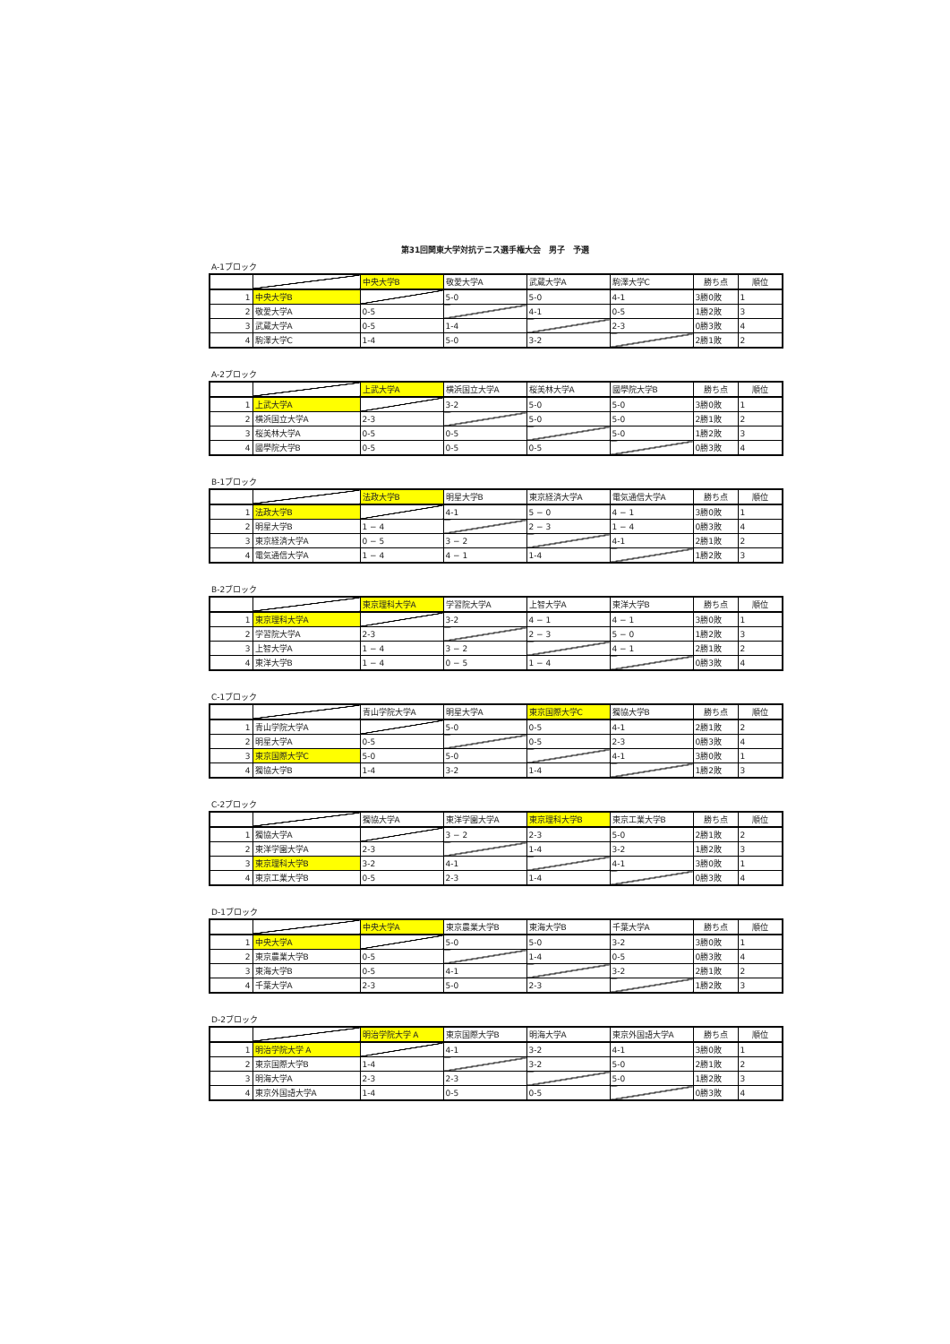第31回関東大学対抗テニス選手権大会　男子　予選
A-1ブロック
| | | 中央大学B | 敬愛大学A | 武蔵大学A | 駒澤大学C | 勝ち点 | 順位 |
| --- | --- | --- | --- | --- | --- | --- | --- |
| 1 | 中央大学B | | 5-0 | 5-0 | 4-1 | 3勝0敗 | 1 |
| 2 | 敬愛大学A | 0-5 | | 4-1 | 0-5 | 1勝2敗 | 3 |
| 3 | 武蔵大学A | 0-5 | 1-4 | | 2-3 | 0勝3敗 | 4 |
| 4 | 駒澤大学C | 1-4 | 5-0 | 3-2 | | 2勝1敗 | 2 |
A-2ブロック
| | | 上武大学A | 横浜国立大学A | 桜美林大学A | 國學院大学B | 勝ち点 | 順位 |
| --- | --- | --- | --- | --- | --- | --- | --- |
| 1 | 上武大学A | | 3-2 | 5-0 | 5-0 | 3勝0敗 | 1 |
| 2 | 横浜国立大学A | 2-3 | | 5-0 | 5-0 | 2勝1敗 | 2 |
| 3 | 桜美林大学A | 0-5 | 0-5 | | 5-0 | 1勝2敗 | 3 |
| 4 | 國學院大学B | 0-5 | 0-5 | 0-5 | | 0勝3敗 | 4 |
B-1ブロック
| | | 法政大学B | 明星大学B | 東京経済大学A | 電気通信大学A | 勝ち点 | 順位 |
| --- | --- | --- | --- | --- | --- | --- | --- |
| 1 | 法政大学B | | 4-1 | 5 − 0 | 4 − 1 | 3勝0敗 | 1 |
| 2 | 明星大学B | 1 − 4 | | 2 − 3 | 1 − 4 | 0勝3敗 | 4 |
| 3 | 東京経済大学A | 0 − 5 | 3 − 2 | | 4-1 | 2勝1敗 | 2 |
| 4 | 電気通信大学A | 1 − 4 | 4 − 1 | 1-4 | | 1勝2敗 | 3 |
B-2ブロック
| | | 東京理科大学A | 学習院大学A | 上智大学A | 東洋大学B | 勝ち点 | 順位 |
| --- | --- | --- | --- | --- | --- | --- | --- |
| 1 | 東京理科大学A | | 3-2 | 4 − 1 | 4 − 1 | 3勝0敗 | 1 |
| 2 | 学習院大学A | 2-3 | | 2 − 3 | 5 − 0 | 1勝2敗 | 3 |
| 3 | 上智大学A | 1 − 4 | 3 − 2 | | 4 − 1 | 2勝1敗 | 2 |
| 4 | 東洋大学B | 1 − 4 | 0 − 5 | 1 − 4 | | 0勝3敗 | 4 |
C-1ブロック
| | | 青山学院大学A | 明星大学A | 東京国際大学C | 獨協大学B | 勝ち点 | 順位 |
| --- | --- | --- | --- | --- | --- | --- | --- |
| 1 | 青山学院大学A | | 5-0 | 0-5 | 4-1 | 2勝1敗 | 2 |
| 2 | 明星大学A | 0-5 | | 0-5 | 2-3 | 0勝3敗 | 4 |
| 3 | 東京国際大学C | 5-0 | 5-0 | | 4-1 | 3勝0敗 | 1 |
| 4 | 獨協大学B | 1-4 | 3-2 | 1-4 | | 1勝2敗 | 3 |
C-2ブロック
| | | 獨協大学A | 東洋学園大学A | 東京理科大学B | 東京工業大学B | 勝ち点 | 順位 |
| --- | --- | --- | --- | --- | --- | --- | --- |
| 1 | 獨協大学A | | 3 − 2 | 2-3 | 5-0 | 2勝1敗 | 2 |
| 2 | 東洋学園大学A | 2-3 | | 1-4 | 3-2 | 1勝2敗 | 3 |
| 3 | 東京理科大学B | 3-2 | 4-1 | | 4-1 | 3勝0敗 | 1 |
| 4 | 東京工業大学B | 0-5 | 2-3 | 1-4 | | 0勝3敗 | 4 |
D-1ブロック
| | | 中央大学A | 東京農業大学B | 東海大学B | 千葉大学A | 勝ち点 | 順位 |
| --- | --- | --- | --- | --- | --- | --- | --- |
| 1 | 中央大学A | | 5-0 | 5-0 | 3-2 | 3勝0敗 | 1 |
| 2 | 東京農業大学B | 0-5 | | 1-4 | 0-5 | 0勝3敗 | 4 |
| 3 | 東海大学B | 0-5 | 4-1 | | 3-2 | 2勝1敗 | 2 |
| 4 | 千葉大学A | 2-3 | 5-0 | 2-3 | | 1勝2敗 | 3 |
D-2ブロック
| | | 明治学院大学 A | 東京国際大学B | 明海大学A | 東京外国語大学A | 勝ち点 | 順位 |
| --- | --- | --- | --- | --- | --- | --- | --- |
| 1 | 明治学院大学 A | | 4-1 | 3-2 | 4-1 | 3勝0敗 | 1 |
| 2 | 東京国際大学B | 1-4 | | 3-2 | 5-0 | 2勝1敗 | 2 |
| 3 | 明海大学A | 2-3 | 2-3 | | 5-0 | 1勝2敗 | 3 |
| 4 | 東京外国語大学A | 1-4 | 0-5 | 0-5 | | 0勝3敗 | 4 |